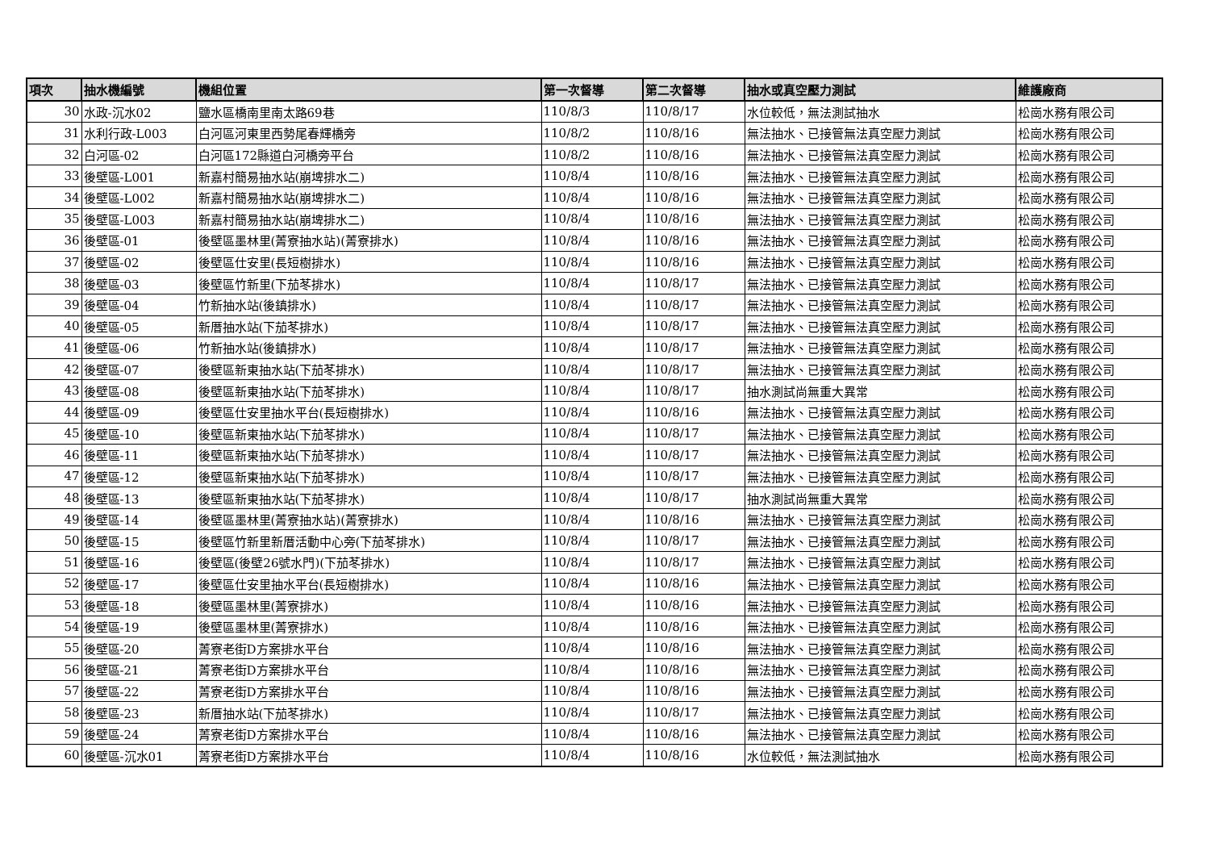| 項次 | 抽水機編號 | 機組位置 | 第一次督導 | 第二次督導 | 抽水或真空壓力測試 | 維護廠商 |
| --- | --- | --- | --- | --- | --- | --- |
| 30 | 水政-沉水02 | 鹽水區橋南里南太路69巷 | 110/8/3 | 110/8/17 | 水位較低，無法測試抽水 | 松崗水務有限公司 |
| 31 | 水利行政-L003 | 白河區河東里西勢尾春輝橋旁 | 110/8/2 | 110/8/16 | 無法抽水、已接管無法真空壓力測試 | 松崗水務有限公司 |
| 32 | 白河區-02 | 白河區172縣道白河橋旁平台 | 110/8/2 | 110/8/16 | 無法抽水、已接管無法真空壓力測試 | 松崗水務有限公司 |
| 33 | 後壁區-L001 | 新嘉村簡易抽水站(崩埤排水二) | 110/8/4 | 110/8/16 | 無法抽水、已接管無法真空壓力測試 | 松崗水務有限公司 |
| 34 | 後壁區-L002 | 新嘉村簡易抽水站(崩埤排水二) | 110/8/4 | 110/8/16 | 無法抽水、已接管無法真空壓力測試 | 松崗水務有限公司 |
| 35 | 後壁區-L003 | 新嘉村簡易抽水站(崩埤排水二) | 110/8/4 | 110/8/16 | 無法抽水、已接管無法真空壓力測試 | 松崗水務有限公司 |
| 36 | 後壁區-01 | 後壁區墨林里(菁寮抽水站)(菁寮排水) | 110/8/4 | 110/8/16 | 無法抽水、已接管無法真空壓力測試 | 松崗水務有限公司 |
| 37 | 後壁區-02 | 後壁區仕安里(長短樹排水) | 110/8/4 | 110/8/16 | 無法抽水、已接管無法真空壓力測試 | 松崗水務有限公司 |
| 38 | 後壁區-03 | 後壁區竹新里(下茄苳排水) | 110/8/4 | 110/8/17 | 無法抽水、已接管無法真空壓力測試 | 松崗水務有限公司 |
| 39 | 後壁區-04 | 竹新抽水站(後鎮排水) | 110/8/4 | 110/8/17 | 無法抽水、已接管無法真空壓力測試 | 松崗水務有限公司 |
| 40 | 後壁區-05 | 新厝抽水站(下茄苳排水) | 110/8/4 | 110/8/17 | 無法抽水、已接管無法真空壓力測試 | 松崗水務有限公司 |
| 41 | 後壁區-06 | 竹新抽水站(後鎮排水) | 110/8/4 | 110/8/17 | 無法抽水、已接管無法真空壓力測試 | 松崗水務有限公司 |
| 42 | 後壁區-07 | 後壁區新東抽水站(下茄苳排水) | 110/8/4 | 110/8/17 | 無法抽水、已接管無法真空壓力測試 | 松崗水務有限公司 |
| 43 | 後壁區-08 | 後壁區新東抽水站(下茄苳排水) | 110/8/4 | 110/8/17 | 抽水測試尚無重大異常 | 松崗水務有限公司 |
| 44 | 後壁區-09 | 後壁區仕安里抽水平台(長短樹排水) | 110/8/4 | 110/8/16 | 無法抽水、已接管無法真空壓力測試 | 松崗水務有限公司 |
| 45 | 後壁區-10 | 後壁區新東抽水站(下茄苳排水) | 110/8/4 | 110/8/17 | 無法抽水、已接管無法真空壓力測試 | 松崗水務有限公司 |
| 46 | 後壁區-11 | 後壁區新東抽水站(下茄苳排水) | 110/8/4 | 110/8/17 | 無法抽水、已接管無法真空壓力測試 | 松崗水務有限公司 |
| 47 | 後壁區-12 | 後壁區新東抽水站(下茄苳排水) | 110/8/4 | 110/8/17 | 無法抽水、已接管無法真空壓力測試 | 松崗水務有限公司 |
| 48 | 後壁區-13 | 後壁區新東抽水站(下茄苳排水) | 110/8/4 | 110/8/17 | 抽水測試尚無重大異常 | 松崗水務有限公司 |
| 49 | 後壁區-14 | 後壁區墨林里(菁寮抽水站)(菁寮排水) | 110/8/4 | 110/8/16 | 無法抽水、已接管無法真空壓力測試 | 松崗水務有限公司 |
| 50 | 後壁區-15 | 後壁區竹新里新厝活動中心旁(下茄苳排水) | 110/8/4 | 110/8/17 | 無法抽水、已接管無法真空壓力測試 | 松崗水務有限公司 |
| 51 | 後壁區-16 | 後壁區(後壁26號水門)(下茄苳排水) | 110/8/4 | 110/8/17 | 無法抽水、已接管無法真空壓力測試 | 松崗水務有限公司 |
| 52 | 後壁區-17 | 後壁區仕安里抽水平台(長短樹排水) | 110/8/4 | 110/8/16 | 無法抽水、已接管無法真空壓力測試 | 松崗水務有限公司 |
| 53 | 後壁區-18 | 後壁區墨林里(菁寮排水) | 110/8/4 | 110/8/16 | 無法抽水、已接管無法真空壓力測試 | 松崗水務有限公司 |
| 54 | 後壁區-19 | 後壁區墨林里(菁寮排水) | 110/8/4 | 110/8/16 | 無法抽水、已接管無法真空壓力測試 | 松崗水務有限公司 |
| 55 | 後壁區-20 | 菁寮老街D方案排水平台 | 110/8/4 | 110/8/16 | 無法抽水、已接管無法真空壓力測試 | 松崗水務有限公司 |
| 56 | 後壁區-21 | 菁寮老街D方案排水平台 | 110/8/4 | 110/8/16 | 無法抽水、已接管無法真空壓力測試 | 松崗水務有限公司 |
| 57 | 後壁區-22 | 菁寮老街D方案排水平台 | 110/8/4 | 110/8/16 | 無法抽水、已接管無法真空壓力測試 | 松崗水務有限公司 |
| 58 | 後壁區-23 | 新厝抽水站(下茄苳排水) | 110/8/4 | 110/8/17 | 無法抽水、已接管無法真空壓力測試 | 松崗水務有限公司 |
| 59 | 後壁區-24 | 菁寮老街D方案排水平台 | 110/8/4 | 110/8/16 | 無法抽水、已接管無法真空壓力測試 | 松崗水務有限公司 |
| 60 | 後壁區-沉水01 | 菁寮老街D方案排水平台 | 110/8/4 | 110/8/16 | 水位較低，無法測試抽水 | 松崗水務有限公司 |